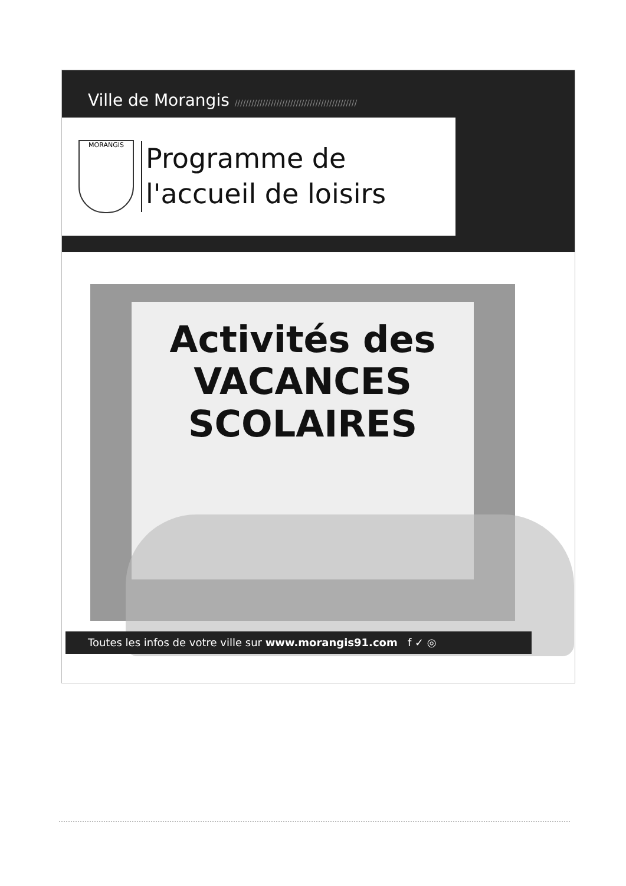Ville de Morangis ////////////////////////////////////////////
MORANGIS
Programme de
l'accueil de loisirs
Activités des
VACANCES
SCOLAIRES
Toutes les infos de votre ville sur www.morangis91.com f ✓ ◎